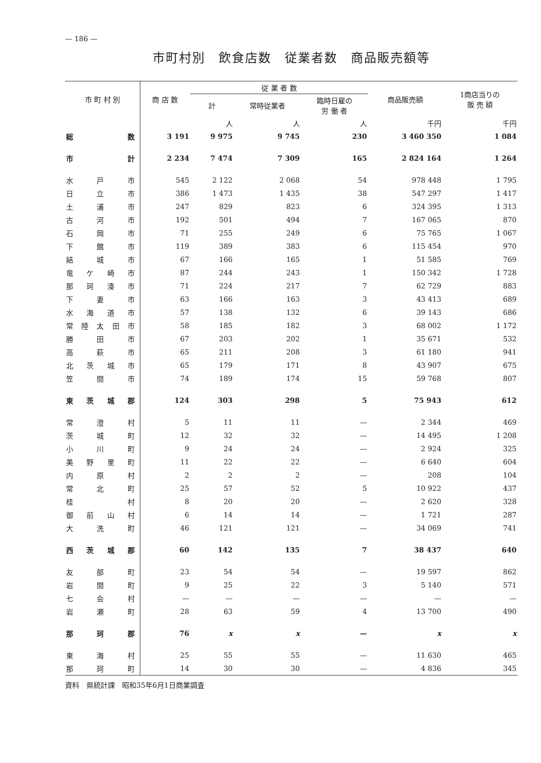— 186 —
市町村別　飲食店数　従業者数　商品販売額等
| 市 町 村 別 | 商 店 数 | 従 業 者 数 | | | 商品販売額 | 1商店当りの 販 売 額 |
| --- | --- | --- | --- | --- | --- | --- |
| | | 計 | 常時従業者 | 臨時日雇の 労 働 者 | | |
| | | 人 | 人 | 人 | 千円 | 千円 |
| 総数 | 3 191 | 9 975 | 9 745 | 230 | 3 460 350 | 1 084 |
| 市計 | 2 234 | 7 474 | 7 309 | 165 | 2 824 164 | 1 264 |
| 水戸市 | 545 | 2 122 | 2 068 | 54 | 978 448 | 1 795 |
| 日立市 | 386 | 1 473 | 1 435 | 38 | 547 297 | 1 417 |
| 土浦市 | 247 | 829 | 823 | 6 | 324 395 | 1 313 |
| 古河市 | 192 | 501 | 494 | 7 | 167 065 | 870 |
| 石岡市 | 71 | 255 | 249 | 6 | 75 765 | 1 067 |
| 下館市 | 119 | 389 | 383 | 6 | 115 454 | 970 |
| 結城市 | 67 | 166 | 165 | 1 | 51 585 | 769 |
| 竜ケ崎市 | 87 | 244 | 243 | 1 | 150 342 | 1 728 |
| 那珂湊市 | 71 | 224 | 217 | 7 | 62 729 | 883 |
| 下妻市 | 63 | 166 | 163 | 3 | 43 413 | 689 |
| 水海道市 | 57 | 138 | 132 | 6 | 39 143 | 686 |
| 常陸太田市 | 58 | 185 | 182 | 3 | 68 002 | 1 172 |
| 勝田市 | 67 | 203 | 202 | 1 | 35 671 | 532 |
| 高萩市 | 65 | 211 | 208 | 3 | 61 180 | 941 |
| 北茨城市 | 65 | 179 | 171 | 8 | 43 907 | 675 |
| 笠間市 | 74 | 189 | 174 | 15 | 59 768 | 807 |
| 東茨城郡 | 124 | 303 | 298 | 5 | 75 943 | 612 |
| 常澄村 | 5 | 11 | 11 | — | 2 344 | 469 |
| 茨城町 | 12 | 32 | 32 | — | 14 495 | 1 208 |
| 小川町 | 9 | 24 | 24 | — | 2 924 | 325 |
| 美野里町 | 11 | 22 | 22 | — | 6 640 | 604 |
| 内原村 | 2 | 2 | 2 | — | 208 | 104 |
| 常北町 | 25 | 57 | 52 | 5 | 10 922 | 437 |
| 桂村 | 8 | 20 | 20 | — | 2 620 | 328 |
| 御前山村 | 6 | 14 | 14 | — | 1 721 | 287 |
| 大洗町 | 46 | 121 | 121 | — | 34 069 | 741 |
| 西茨城郡 | 60 | 142 | 135 | 7 | 38 437 | 640 |
| 友部町 | 23 | 54 | 54 | — | 19 597 | 862 |
| 岩間町 | 9 | 25 | 22 | 3 | 5 140 | 571 |
| 七会村 | — | — | — | — | — | — |
| 岩瀬町 | 28 | 63 | 59 | 4 | 13 700 | 490 |
| 那珂郡 | 76 | x | x | — | x | x |
| 東海村 | 25 | 55 | 55 | — | 11 630 | 465 |
| 那珂町 | 14 | 30 | 30 | — | 4 836 | 345 |
資料　県統計課　昭和35年6月1日商業調査